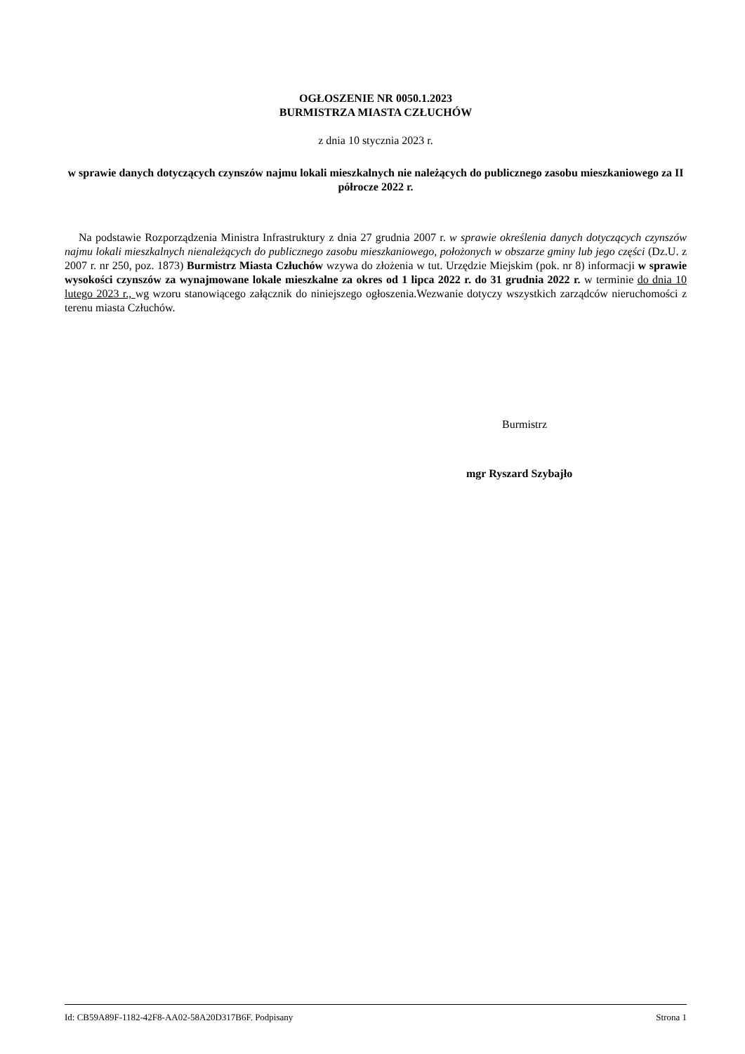OGŁOSZENIE NR 0050.1.2023
BURMISTRZA MIASTA CZŁUCHÓW
z dnia 10 stycznia 2023 r.
w sprawie danych dotyczących czynszów najmu lokali mieszkalnych nie należących do publicznego zasobu mieszkaniowego za II półrocze 2022 r.
Na podstawie Rozporządzenia Ministra Infrastruktury z dnia 27 grudnia 2007 r. w sprawie określenia danych dotyczących czynszów najmu lokali mieszkalnych nienależących do publicznego zasobu mieszkaniowego, położonych w obszarze gminy lub jego części (Dz.U. z 2007 r. nr 250, poz. 1873) Burmistrz Miasta Człuchów wzywa do złożenia w tut. Urzędzie Miejskim (pok. nr 8) informacji w sprawie wysokości czynszów za wynajmowane lokale mieszkalne za okres od 1 lipca 2022 r. do 31 grudnia 2022 r. w terminie do dnia 10 lutego 2023 r., wg wzoru stanowiącego załącznik do niniejszego ogłoszenia.Wezwanie dotyczy wszystkich zarządców nieruchomości z terenu miasta Człuchów.
Burmistrz
mgr Ryszard Szybajło
Id: CB59A89F-1182-42F8-AA02-58A20D317B6F. Podpisany Strona 1